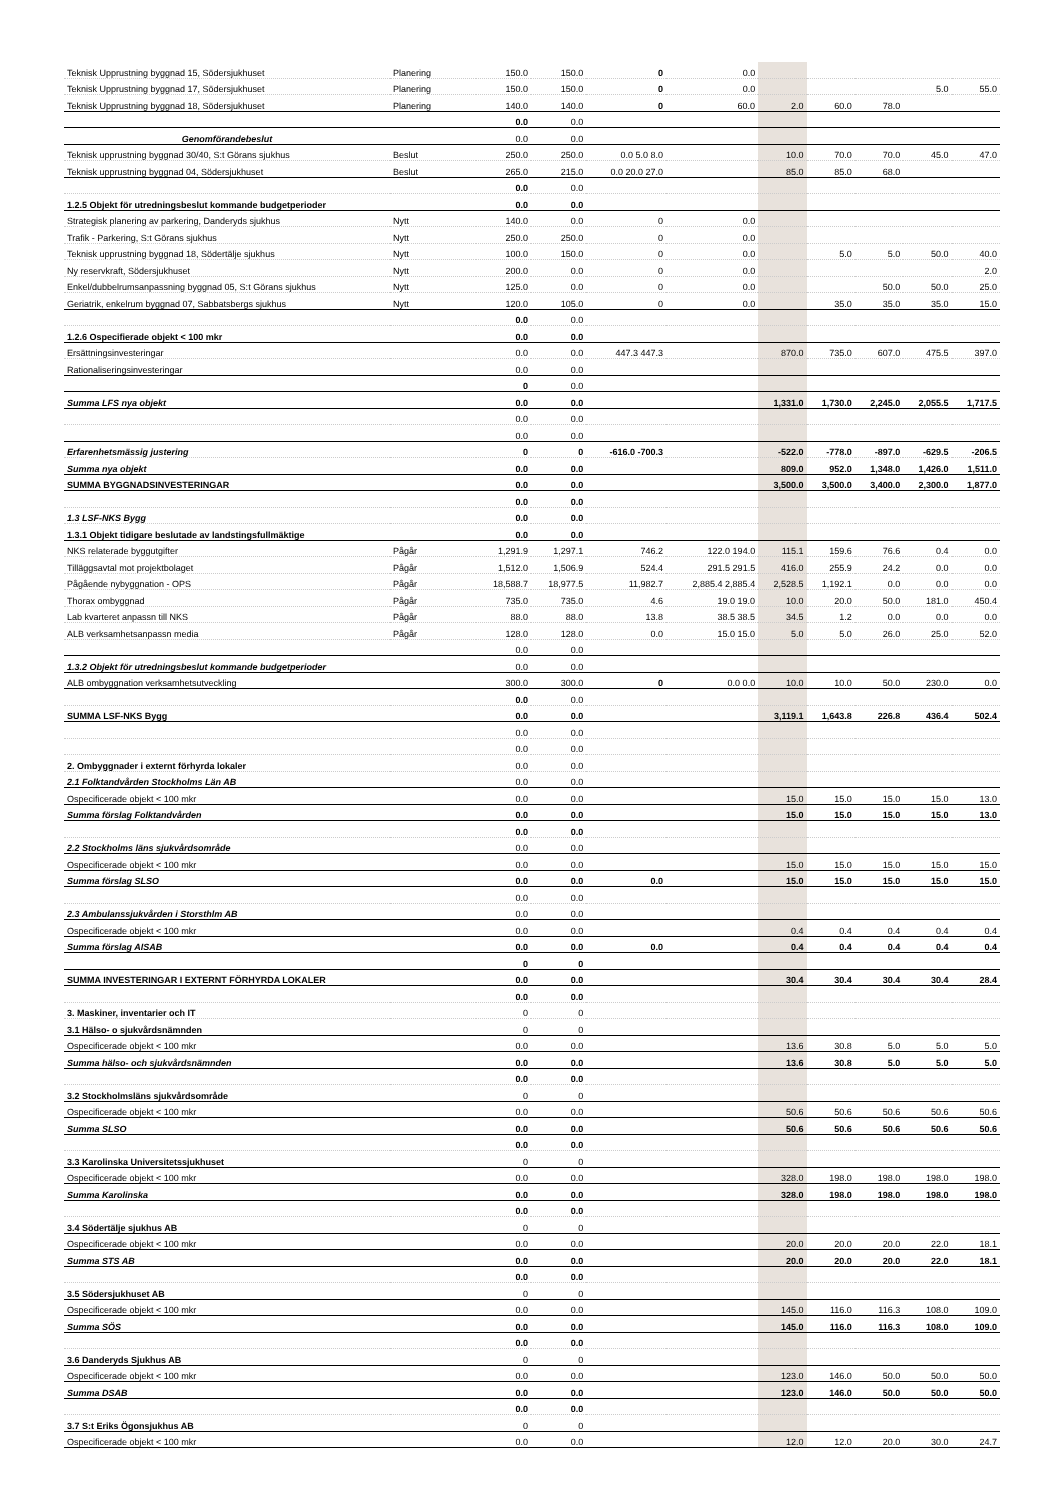| Teknisk Upprustning byggnad 15, Södersjukhuset | Planering | 150.0 | 150.0 | 0 | 0.0 | | | | | |
| Teknisk Upprustning byggnad 17, Södersjukhuset | Planering | 150.0 | 150.0 | 0 | 0.0 | | | | 5.0 | 55.0 |
| Teknisk Upprustning byggnad 18, Södersjukhuset | Planering | 140.0 | 140.0 | 0 | 60.0 | 2.0 | 60.0 | 78.0 | | |
| | | 0.0 | 0.0 | | | | | | | |
| Genomförandebeslut | | 0.0 | 0.0 | | | | | | | |
| Teknisk upprustning byggnad 30/40, S:t Görans sjukhus | Beslut | 250.0 | 250.0 | 0.0 5.0 8.0 | | 10.0 | 70.0 | 70.0 | 45.0 | 47.0 |
| Teknisk upprustning byggnad 04, Södersjukhuset | Beslut | 265.0 | 215.0 | 0.0 20.0 27.0 | | 85.0 | 85.0 | 68.0 | | |
| | | 0.0 | 0.0 | | | | | | | |
| 1.2.5 Objekt för utredningsbeslut kommande budgetperioder | | 0.0 | 0.0 | | | | | | | |
| Strategisk planering av parkering, Danderyds sjukhus | Nytt | 140.0 | 0.0 | 0 | 0.0 | | | | | |
| Trafik - Parkering, S:t Görans sjukhus | Nytt | 250.0 | 250.0 | 0 | 0.0 | | | | | |
| Teknisk upprustning byggnad 18, Södertälje sjukhus | Nytt | 100.0 | 150.0 | 0 | 0.0 | | 5.0 | 5.0 | 50.0 | 40.0 |
| Ny reservkraft, Södersjukhuset | Nytt | 200.0 | 0.0 | 0 | 0.0 | | | | | 2.0 |
| Enkel/dubbelrumsanpassning byggnad 05, S:t Görans sjukhus | Nytt | 125.0 | 0.0 | 0 | 0.0 | | | 50.0 | 50.0 | 25.0 |
| Geriatrik, enkelrum byggnad 07, Sabbatsbergs sjukhus | Nytt | 120.0 | 105.0 | 0 | 0.0 | | 35.0 | 35.0 | 35.0 | 15.0 |
| | | 0.0 | 0.0 | | | | | | | |
| 1.2.6 Ospecifierade objekt < 100 mkr | | 0.0 | 0.0 | | | | | | | |
| Ersättningsinvesteringar | | 0.0 | 0.0 | 447.3 447.3 | | 870.0 | 735.0 | 607.0 | 475.5 | 397.0 |
| Rationaliseringsinvesteringar | | 0.0 | 0.0 | | | | | | | |
| | | 0 | 0.0 | | | | | | | |
| Summa LFS nya objekt | | 0.0 | 0.0 | | | 1,331.0 | 1,730.0 | 2,245.0 | 2,055.5 | 1,717.5 |
| | | 0.0 | 0.0 | | | | | | | |
| | | 0.0 | 0.0 | | | | | | | |
| Erfarenhetsmässig justering | | 0 | 0 | -616.0 -700.3 | | -522.0 | -778.0 | -897.0 | -629.5 | -206.5 |
| Summa nya objekt | | 0.0 | 0.0 | | | 809.0 | 952.0 | 1,348.0 | 1,426.0 | 1,511.0 |
| SUMMA BYGGNADSINVESTERINGAR | | 0.0 | 0.0 | | | 3,500.0 | 3,500.0 | 3,400.0 | 2,300.0 | 1,877.0 |
| | | 0.0 | 0.0 | | | | | | | |
| 1.3 LSF-NKS Bygg | | 0.0 | 0.0 | | | | | | | |
| 1.3.1 Objekt tidigare beslutade av landstingsfullmäktige | | 0.0 | 0.0 | | | | | | | |
| NKS relaterade byggutgifter | Pågår | 1,291.9 | 1,297.1 | 746.2 | 122.0 194.0 | 115.1 | 159.6 | 76.6 | 0.4 | 0.0 |
| Tilläggsavtal mot projektbolaget | Pågår | 1,512.0 | 1,506.9 | 524.4 | 291.5 291.5 | 416.0 | 255.9 | 24.2 | 0.0 | 0.0 |
| Pågående nybyggnation - OPS | Pågår | 18,588.7 | 18,977.5 | 11,982.7 | 2,885.4 2,885.4 | 2,528.5 | 1,192.1 | 0.0 | 0.0 | 0.0 |
| Thorax ombyggnad | Pågår | 735.0 | 735.0 | 4.6 | 19.0 19.0 | 10.0 | 20.0 | 50.0 | 181.0 | 450.4 |
| Lab kvarteret anpassn till NKS | Pågår | 88.0 | 88.0 | 13.8 | 38.5 38.5 | 34.5 | 1.2 | 0.0 | 0.0 | 0.0 |
| ALB verksamhetsanpassn media | Pågår | 128.0 | 128.0 | 0.0 | 15.0 15.0 | 5.0 | 5.0 | 26.0 | 25.0 | 52.0 |
| | | 0.0 | 0.0 | | | | | | | |
| 1.3.2 Objekt för utredningsbeslut kommande budgetperioder | | 0.0 | 0.0 | | | | | | | |
| ALB ombyggnation verksamhetsutveckling | | 300.0 | 300.0 | 0 | 0.0 0.0 | 10.0 | 10.0 | 50.0 | 230.0 | 0.0 |
| | | 0.0 | 0.0 | | | | | | | |
| SUMMA LSF-NKS Bygg | | 0.0 | 0.0 | | | 3,119.1 | 1,643.8 | 226.8 | 436.4 | 502.4 |
| | | 0.0 | 0.0 | | | | | | | |
| | | 0.0 | 0.0 | | | | | | | |
| 2. Ombyggnader i externt förhyrda lokaler | | 0.0 | 0.0 | | | | | | | |
| 2.1 Folktandvården Stockholms Län AB | | 0.0 | 0.0 | | | | | | | |
| Ospecificerade objekt < 100 mkr | | 0.0 | 0.0 | | | 15.0 | 15.0 | 15.0 | 15.0 | 13.0 |
| Summa förslag Folktandvården | | 0.0 | 0.0 | | | 15.0 | 15.0 | 15.0 | 15.0 | 13.0 |
| | | 0.0 | 0.0 | | | | | | | |
| 2.2 Stockholms läns sjukvårdsområde | | 0.0 | 0.0 | | | | | | | |
| Ospecificerade objekt < 100 mkr | | 0.0 | 0.0 | | | 15.0 | 15.0 | 15.0 | 15.0 | 15.0 |
| Summa förslag SLSO | | 0.0 | 0.0 | 0.0 | | 15.0 | 15.0 | 15.0 | 15.0 | 15.0 |
| | | 0.0 | 0.0 | | | | | | | |
| 2.3 Ambulanssjukvården i Storsthlm AB | | 0.0 | 0.0 | | | | | | | |
| Ospecificerade objekt < 100 mkr | | 0.0 | 0.0 | | | 0.4 | 0.4 | 0.4 | 0.4 | 0.4 |
| Summa förslag AISAB | | 0.0 | 0.0 | 0.0 | | 0.4 | 0.4 | 0.4 | 0.4 | 0.4 |
| | | 0 | 0 | | | | | | | |
| SUMMA INVESTERINGAR I EXTERNT FÖRHYRDA LOKALER | | 0.0 | 0.0 | | | 30.4 | 30.4 | 30.4 | 30.4 | 28.4 |
| | | 0.0 | 0.0 | | | | | | | |
| 3. Maskiner, inventarier och IT | | 0 | 0 | | | | | | | |
| 3.1 Hälso- o sjukvårdsnämnden | | 0 | 0 | | | | | | | |
| Ospecificerade objekt < 100 mkr | | 0.0 | 0.0 | | | 13.6 | 30.8 | 5.0 | 5.0 | 5.0 |
| Summa hälso- och sjukvårdsnämnden | | 0.0 | 0.0 | | | 13.6 | 30.8 | 5.0 | 5.0 | 5.0 |
| | | 0.0 | 0.0 | | | | | | | |
| 3.2 Stockholmsläns sjukvårdsområde | | 0 | 0 | | | | | | | |
| Ospecificerade objekt < 100 mkr | | 0.0 | 0.0 | | | 50.6 | 50.6 | 50.6 | 50.6 | 50.6 |
| Summa SLSO | | 0.0 | 0.0 | | | 50.6 | 50.6 | 50.6 | 50.6 | 50.6 |
| | | 0.0 | 0.0 | | | | | | | |
| 3.3 Karolinska Universitetssjukhuset | | 0 | 0 | | | | | | | |
| Ospecificerade objekt < 100 mkr | | 0.0 | 0.0 | | | 328.0 | 198.0 | 198.0 | 198.0 | 198.0 |
| Summa Karolinska | | 0.0 | 0.0 | | | 328.0 | 198.0 | 198.0 | 198.0 | 198.0 |
| | | 0.0 | 0.0 | | | | | | | |
| 3.4 Södertälje sjukhus AB | | 0 | 0 | | | | | | | |
| Ospecificerade objekt < 100 mkr | | 0.0 | 0.0 | | | 20.0 | 20.0 | 20.0 | 22.0 | 18.1 |
| Summa STS AB | | 0.0 | 0.0 | | | 20.0 | 20.0 | 20.0 | 22.0 | 18.1 |
| | | 0.0 | 0.0 | | | | | | | |
| 3.5 Södersjukhuset AB | | 0 | 0 | | | | | | | |
| Ospecificerade objekt < 100 mkr | | 0.0 | 0.0 | | | 145.0 | 116.0 | 116.3 | 108.0 | 109.0 |
| Summa SÖS | | 0.0 | 0.0 | | | 145.0 | 116.0 | 116.3 | 108.0 | 109.0 |
| | | 0.0 | 0.0 | | | | | | | |
| 3.6 Danderyds Sjukhus AB | | 0 | 0 | | | | | | | |
| Ospecificerade objekt < 100 mkr | | 0.0 | 0.0 | | | 123.0 | 146.0 | 50.0 | 50.0 | 50.0 |
| Summa DSAB | | 0.0 | 0.0 | | | 123.0 | 146.0 | 50.0 | 50.0 | 50.0 |
| | | 0.0 | 0.0 | | | | | | | |
| 3.7 S:t Eriks Ögonsjukhus AB | | 0 | 0 | | | | | | | |
| Ospecificerade objekt < 100 mkr | | 0.0 | 0.0 | | | 12.0 | 12.0 | 20.0 | 30.0 | 24.7 |